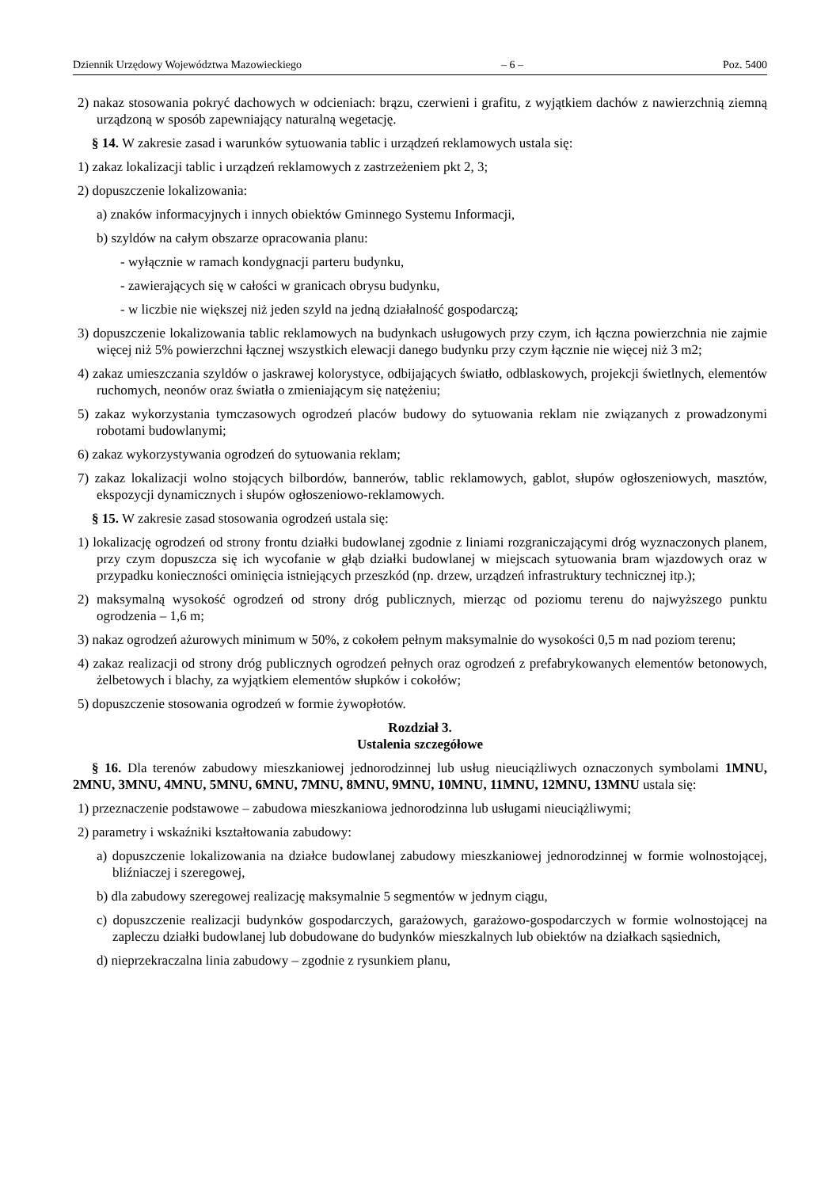Dziennik Urzędowy Województwa Mazowieckiego – 6 – Poz. 5400
2) nakaz stosowania pokryć dachowych w odcieniach: brązu, czerwieni i grafitu, z wyjątkiem dachów z nawierzchnią ziemną urządzoną w sposób zapewniający naturalną wegetację.
§ 14. W zakresie zasad i warunków sytuowania tablic i urządzeń reklamowych ustala się:
1) zakaz lokalizacji tablic i urządzeń reklamowych z zastrzeżeniem pkt 2, 3;
2) dopuszczenie lokalizowania:
a) znaków informacyjnych i innych obiektów Gminnego Systemu Informacji,
b) szyldów na całym obszarze opracowania planu:
- wyłącznie w ramach kondygnacji parteru budynku,
- zawierających się w całości w granicach obrysu budynku,
- w liczbie nie większej niż jeden szyld na jedną działalność gospodarczą;
3) dopuszczenie lokalizowania tablic reklamowych na budynkach usługowych przy czym, ich łączna powierzchnia nie zajmie więcej niż 5% powierzchni łącznej wszystkich elewacji danego budynku przy czym łącznie nie więcej niż 3 m2;
4) zakaz umieszczania szyldów o jaskrawej kolorystyce, odbijających światło, odblaskowych, projekcji świetlnych, elementów ruchomych, neonów oraz światła o zmieniającym się natężeniu;
5) zakaz wykorzystania tymczasowych ogrodzeń placów budowy do sytuowania reklam nie związanych z prowadzonymi robotami budowlanymi;
6) zakaz wykorzystywania ogrodzeń do sytuowania reklam;
7) zakaz lokalizacji wolno stojących bilbordów, bannerów, tablic reklamowych, gablot, słupów ogłoszeniowych, masztów, ekspozycji dynamicznych i słupów ogłoszeniowo-reklamowych.
§ 15. W zakresie zasad stosowania ogrodzeń ustala się:
1) lokalizację ogrodzeń od strony frontu działki budowlanej zgodnie z liniami rozgraniczającymi dróg wyznaczonych planem, przy czym dopuszcza się ich wycofanie w głąb działki budowlanej w miejscach sytuowania bram wjazdowych oraz w przypadku konieczności ominięcia istniejących przeszkód (np. drzew, urządzeń infrastruktury technicznej itp.);
2) maksymalną wysokość ogrodzeń od strony dróg publicznych, mierząc od poziomu terenu do najwyższego punktu ogrodzenia – 1,6 m;
3) nakaz ogrodzeń ażurowych minimum w 50%, z cokołem pełnym maksymalnie do wysokości 0,5 m nad poziom terenu;
4) zakaz realizacji od strony dróg publicznych ogrodzeń pełnych oraz ogrodzeń z prefabrykowanych elementów betonowych, żelbetowych i blachy, za wyjątkiem elementów słupków i cokołów;
5) dopuszczenie stosowania ogrodzeń w formie żywopłotów.
Rozdział 3.
Ustalenia szczegółowe
§ 16. Dla terenów zabudowy mieszkaniowej jednorodzinnej lub usług nieuciążliwych oznaczonych symbolami 1MNU, 2MNU, 3MNU, 4MNU, 5MNU, 6MNU, 7MNU, 8MNU, 9MNU, 10MNU, 11MNU, 12MNU, 13MNU ustala się:
1) przeznaczenie podstawowe – zabudowa mieszkaniowa jednorodzinna lub usługami nieuciążliwymi;
2) parametry i wskaźniki kształtowania zabudowy:
a) dopuszczenie lokalizowania na działce budowlanej zabudowy mieszkaniowej jednorodzinnej w formie wolnostojącej, bliźniaczej i szeregowej,
b) dla zabudowy szeregowej realizację maksymalnie 5 segmentów w jednym ciągu,
c) dopuszczenie realizacji budynków gospodarczych, garażowych, garażowo-gospodarczych w formie wolnostojącej na zapleczu działki budowlanej lub dobudowane do budynków mieszkalnych lub obiektów na działkach sąsiednich,
d) nieprzekraczalna linia zabudowy – zgodnie z rysunkiem planu,